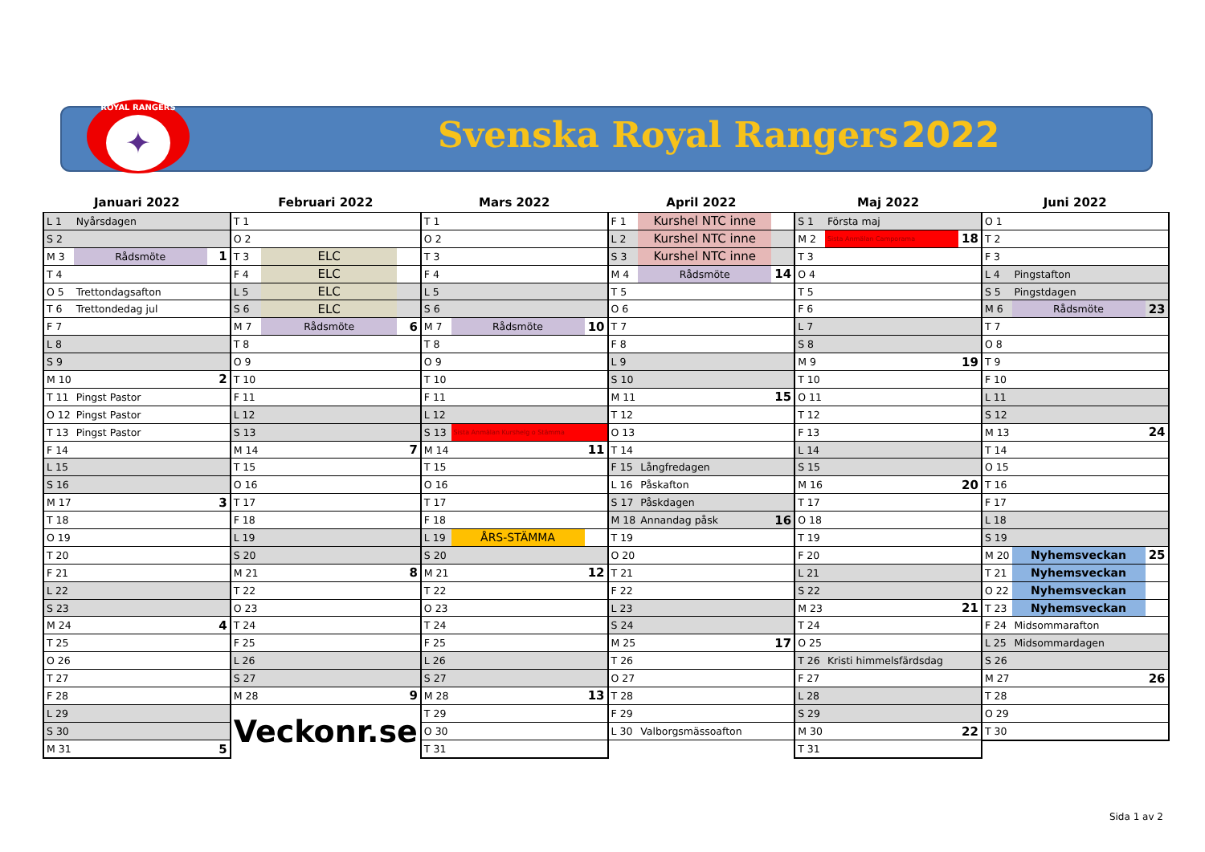ROYAL RANGERS
✦
Svenska Royal Rangers 2022
| Januari 2022 | | | Februari 2022 | | | Mars 2022 | | | April 2022 | | | Maj 2022 | | | Juni 2022 | | |
| --- | --- | --- | --- | --- | --- | --- | --- | --- | --- | --- | --- | --- | --- | --- | --- | --- | --- |
| L 1 | Nyårsdagen | | T 1 | | | T 1 | | | F 1 | Kurshel NTC inne | | S 1 | Första maj | | O 1 | | |
| S 2 | | | O 2 | | | O 2 | | | L 2 | Kurshel NTC inne | | M 2 | Sista Anmälan Camporama | 18 | T 2 | | |
| M 3 | Rådsmöte | 1 | T 3 | ELC | | T 3 | | | S 3 | Kurshel NTC inne | | T 3 | | | F 3 | | |
| T 4 | | | F 4 | ELC | | F 4 | | | M 4 | Rådsmöte | 14 | O 4 | | | L 4 | Pingstafton | |
| O 5 | Trettondagsafton | | L 5 | ELC | | L 5 | | | T 5 | | | T 5 | | | S 5 | Pingstdagen | |
| T 6 | Trettondedag jul | | S 6 | ELC | | S 6 | | | O 6 | | | F 6 | | | M 6 | Rådsmöte | 23 |
| F 7 | | | M 7 | Rådsmöte | 6 | M 7 | Rådsmöte | 10 | T 7 | | | L 7 | | | T 7 | | |
| L 8 | | | T 8 | | | T 8 | | | F 8 | | | S 8 | | | O 8 | | |
| S 9 | | | O 9 | | | O 9 | | | L 9 | | | M 9 | | 19 | T 9 | | |
| M 10 | | 2 | T 10 | | | T 10 | | | S 10 | | | T 10 | | | F 10 | | |
| T 11 | Pingst Pastor | | F 11 | | | F 11 | | | M 11 | | 15 | O 11 | | | L 11 | | |
| O 12 | Pingst Pastor | | L 12 | | | L 12 | | | T 12 | | | T 12 | | | S 12 | | |
| T 13 | Pingst Pastor | | S 13 | | | S 13 | Sista Anmälan Kurshelg o Stämma | | O 13 | | | F 13 | | | M 13 | | 24 |
| F 14 | | | M 14 | | 7 | M 14 | | 11 | T 14 | | | L 14 | | | T 14 | | |
| L 15 | | | T 15 | | | T 15 | | | F 15 | Långfredagen | | S 15 | | | O 15 | | |
| S 16 | | | O 16 | | | O 16 | | | L 16 | Påskafton | | M 16 | | 20 | T 16 | | |
| M 17 | | 3 | T 17 | | | T 17 | | | S 17 | Påskdagen | | T 17 | | | F 17 | | |
| T 18 | | | F 18 | | | F 18 | | | M 18 | Annandag påsk | 16 | O 18 | | | L 18 | | |
| O 19 | | | L 19 | | | L 19 | ÅRS-STÄMMA | | T 19 | | | T 19 | | | S 19 | | |
| T 20 | | | S 20 | | | S 20 | | | O 20 | | | F 20 | | | M 20 | Nyhemsveckan | 25 |
| F 21 | | | M 21 | | 8 | M 21 | | 12 | T 21 | | | L 21 | | | T 21 | Nyhemsveckan | |
| L 22 | | | T 22 | | | T 22 | | | F 22 | | | S 22 | | | O 22 | Nyhemsveckan | |
| S 23 | | | O 23 | | | O 23 | | | L 23 | | | M 23 | | 21 | T 23 | Nyhemsveckan | |
| M 24 | | 4 | T 24 | | | T 24 | | | S 24 | | | T 24 | | | F 24 | Midsommarafton | |
| T 25 | | | F 25 | | | F 25 | | | M 25 | | 17 | O 25 | | | L 25 | Midsommardagen | |
| O 26 | | | L 26 | | | L 26 | | | T 26 | | | T 26 | Kristi himmelsfärdsdag | | S 26 | | |
| T 27 | | | S 27 | | | S 27 | | | O 27 | | | F 27 | | | M 27 | | 26 |
| F 28 | | | M 28 | | 9 | M 28 | | 13 | T 28 | | | L 28 | | | T 28 | | |
| L 29 | | | Veckonr.se | | | T 29 | | | F 29 | | | S 29 | | | O 29 | | |
| S 30 | | | | | | O 30 | | | L 30 | Valborgsmässoafton | | M 30 | | 22 | T 30 | | |
| M 31 | | 5 | | | | T 31 | | | | | | T 31 | | | | | |
Sida 1 av 2